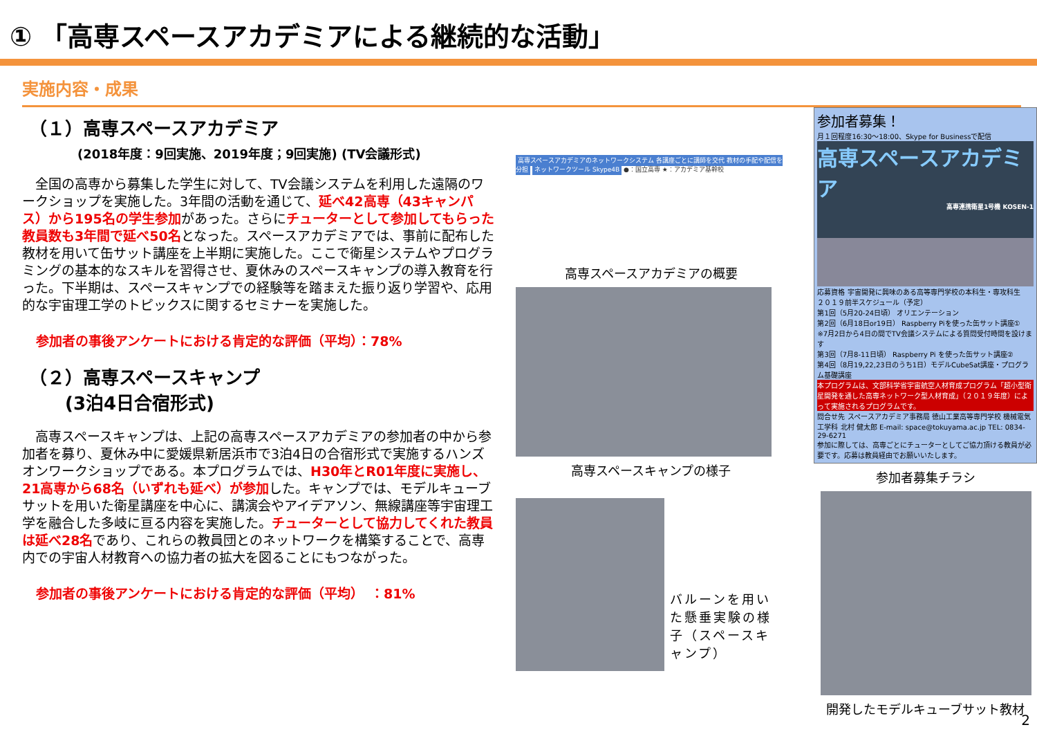① 「高専スペースアカデミアによる継続的な活動」
実施内容・成果
（１）高専スペースアカデミア
(2018年度：9回実施、2019年度；9回実施) (TV会議形式)
全国の高専から募集した学生に対して、TV会議システムを利用した遠隔のワークショップを実施した。3年間の活動を通じて、延べ42高専（43キャンパス）から195名の学生参加があった。さらにチューターとして参加してもらった教員数も3年間で延べ50名となった。スペースアカデミアでは、事前に配布した教材を用いて缶サット講座を上半期に実施した。ここで衛星システムやプログラミングの基本的なスキルを習得させ、夏休みのスペースキャンプの導入教育を行った。下半期は、スペースキャンプでの経験等を踏まえた振り返り学習や、応用的な宇宙理工学のトピックスに関するセミナーを実施した。
参加者の事後アンケートにおける肯定的な評価（平均）：78%
（２）高専スペースキャンプ
　　(3泊4日合宿形式)
高専スペースキャンプは、上記の高専スペースアカデミアの参加者の中から参加者を募り、夏休み中に愛媛県新居浜市で3泊4日の合宿形式で実施するハンズオンワークショップである。本プログラムでは、H30年とR01年度に実施し、21高専から68名（いずれも延べ）が参加した。キャンプでは、モデルキューブサットを用いた衛星講座を中心に、講演会やアイデアソン、無線講座等宇宙理工学を融合した多岐に亘る内容を実施した。チューターとして協力してくれた教員は延べ28名であり、これらの教員団とのネットワークを構築することで、高専内での宇宙人材教育への協力者の拡大を図ることにもつながった。
参加者の事後アンケートにおける肯定的な評価（平均）　：81%
高専スペースアカデミアのネットワークシステム 各講座ごとに講師を交代 教材の手配や配信を分担 ネットワークツール Skype4B ●：国立高専 ★：アカデミア基幹校
高専スペースアカデミアの概要
高専スペースキャンプの様子
バルーンを用いた懸垂実験の様子（スペースキャンプ）
参加者募集！
月１回程度16:30～18:00、Skype for Businessで配信
高専スペースアカデミア
高専連携衛星1号機 KOSEN-1
応募資格 宇宙開発に興味のある高等専門学校の本科生・専攻科生
２０１９前半スケジュール（予定）
第1回（5月20-24日頃） オリエンテーション
第2回（6月18日or19日） Raspberry Piを使った缶サット講座①
※7月2日から4日の間でTV会議システムによる質問受付時間を設けます
第3回（7月8-11日頃） Raspberry Pi を使った缶サット講座②
第4回（8月19,22,23日のうち1日）モデルCubeSat講座・プログラム基礎講座
本プログラムは、文部科学省宇宙航空人材育成プログラム「超小型衛星開発を通した高専ネットワーク型人材育成」（２０１９年度）によって実施されるプログラムです。
問合せ先 スペースアカデミア事務局 徳山工業高等専門学校 機械電気工学科 北村 健太郎 E-mail: space@tokuyama.ac.jp TEL: 0834-29-6271
参加に際しては、高専ごとにチューターとしてご協力頂ける教員が必要です。応募は教員経由でお願いいたします。
参加者募集チラシ
開発したモデルキューブサット教材
2